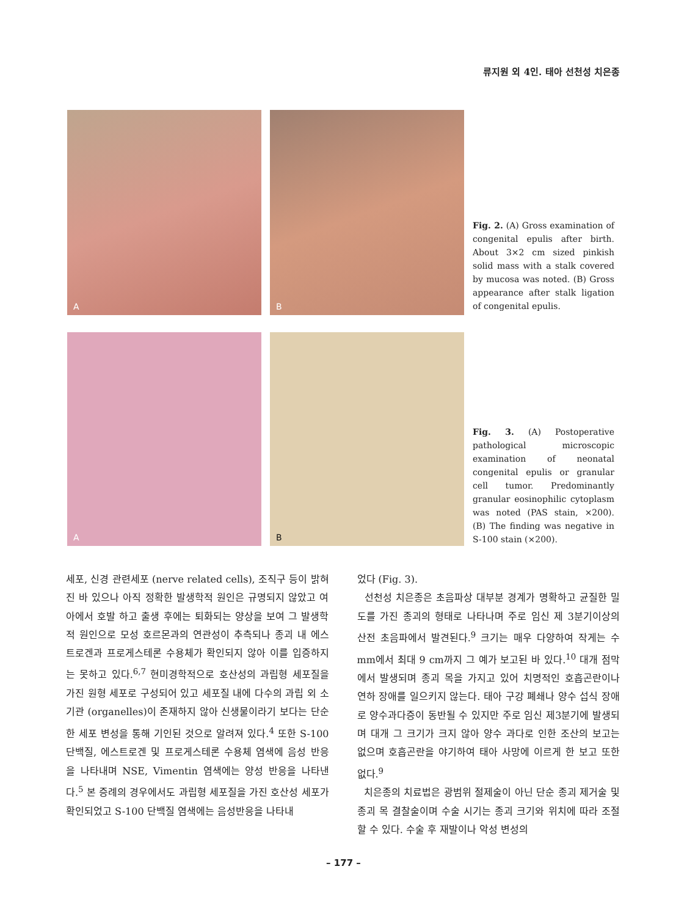류지원 외 4인. 태아 선천성 치은종
A
B
Fig. 2. (A) Gross examination of congenital epulis after birth. About 3×2 cm sized pinkish solid mass with a stalk covered by mucosa was noted. (B) Gross appearance after stalk ligation of congenital epulis.
A
B
Fig. 3. (A) Postoperative pathological microscopic examination of neonatal congenital epulis or granular cell tumor. Predominantly granular eosinophilic cytoplasm was noted (PAS stain, ×200). (B) The finding was negative in S-100 stain (×200).
세포, 신경 관련세포 (nerve related cells), 조직구 등이 밝혀진 바 있으나 아직 정확한 발생학적 원인은 규명되지 않았고 여아에서 호발 하고 출생 후에는 퇴화되는 양상을 보여 그 발생학적 원인으로 모성 호르몬과의 연관성이 추측되나 종괴 내 에스트로겐과 프로게스테론 수용체가 확인되지 않아 이를 입증하지는 못하고 있다.<sup>6,7</sup> 현미경학적으로 호산성의 과립형 세포질을 가진 원형 세포로 구성되어 있고 세포질 내에 다수의 과립 외 소기관 (organelles)이 존재하지 않아 신생물이라기 보다는 단순한 세포 변성을 통해 기인된 것으로 알려져 있다.<sup>4</sup> 또한 S-100 단백질, 에스트로겐 및 프로게스테론 수용체 염색에 음성 반응을 나타내며 NSE, Vimentin 염색에는 양성 반응을 나타낸다.<sup>5</sup> 본 증례의 경우에서도 과립형 세포질을 가진 호산성 세포가 확인되었고 S-100 단백질 염색에는 음성반응을 나타내
었다 (Fig. 3).
선천성 치은종은 초음파상 대부분 경계가 명확하고 균질한 밀도를 가진 종괴의 형태로 나타나며 주로 임신 제 3분기이상의 산전 초음파에서 발견된다.<sup>9</sup> 크기는 매우 다양하여 작게는 수 mm에서 최대 9 cm까지 그 예가 보고된 바 있다.<sup>10</sup> 대개 점막에서 발생되며 종괴 목을 가지고 있어 치명적인 호흡곤란이나 연하 장애를 일으키지 않는다. 태아 구강 폐쇄나 양수 섭식 장애로 양수과다증이 동반될 수 있지만 주로 임신 제3분기에 발생되며 대개 그 크기가 크지 않아 양수 과다로 인한 조산의 보고는 없으며 호흡곤란을 야기하여 태아 사망에 이르게 한 보고 또한 없다.<sup>9</sup>
치은종의 치료법은 광범위 절제술이 아닌 단순 종괴 제거술 및 종괴 목 결찰술이며 수술 시기는 종괴 크기와 위치에 따라 조절 할 수 있다. 수술 후 재발이나 악성 변성의
– 177 –